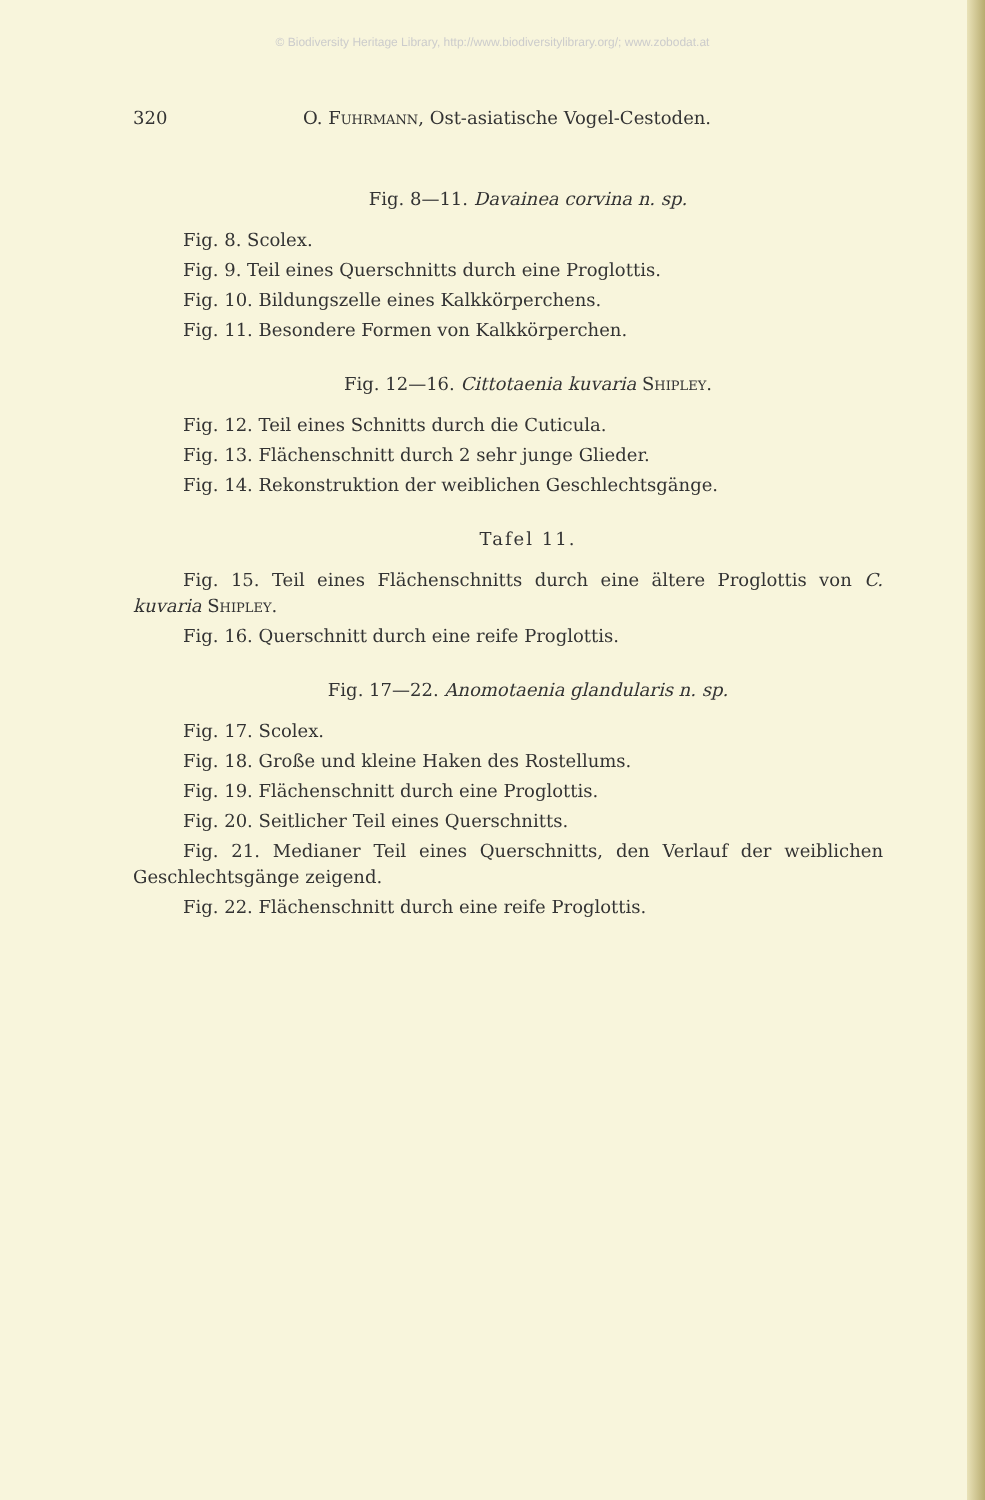© Biodiversity Heritage Library, http://www.biodiversitylibrary.org/; www.zobodat.at
320 O. Fuhrmann, Ost-asiatische Vogel-Cestoden.
Fig. 8—11. Davainea corvina n. sp.
Fig. 8. Scolex.
Fig. 9. Teil eines Querschnitts durch eine Proglottis.
Fig. 10. Bildungszelle eines Kalkkörperchens.
Fig. 11. Besondere Formen von Kalkkörperchen.
Fig. 12—16. Cittotaenia kuvaria Shipley.
Fig. 12. Teil eines Schnitts durch die Cuticula.
Fig. 13. Flächenschnitt durch 2 sehr junge Glieder.
Fig. 14. Rekonstruktion der weiblichen Geschlechtsgänge.
Tafel 11.
Fig. 15. Teil eines Flächenschnitts durch eine ältere Proglottis von C. kuvaria Shipley.
Fig. 16. Querschnitt durch eine reife Proglottis.
Fig. 17—22. Anomotaenia glandularis n. sp.
Fig. 17. Scolex.
Fig. 18. Große und kleine Haken des Rostellums.
Fig. 19. Flächenschnitt durch eine Proglottis.
Fig. 20. Seitlicher Teil eines Querschnitts.
Fig. 21. Medianer Teil eines Querschnitts, den Verlauf der weiblichen Geschlechtsgänge zeigend.
Fig. 22. Flächenschnitt durch eine reife Proglottis.